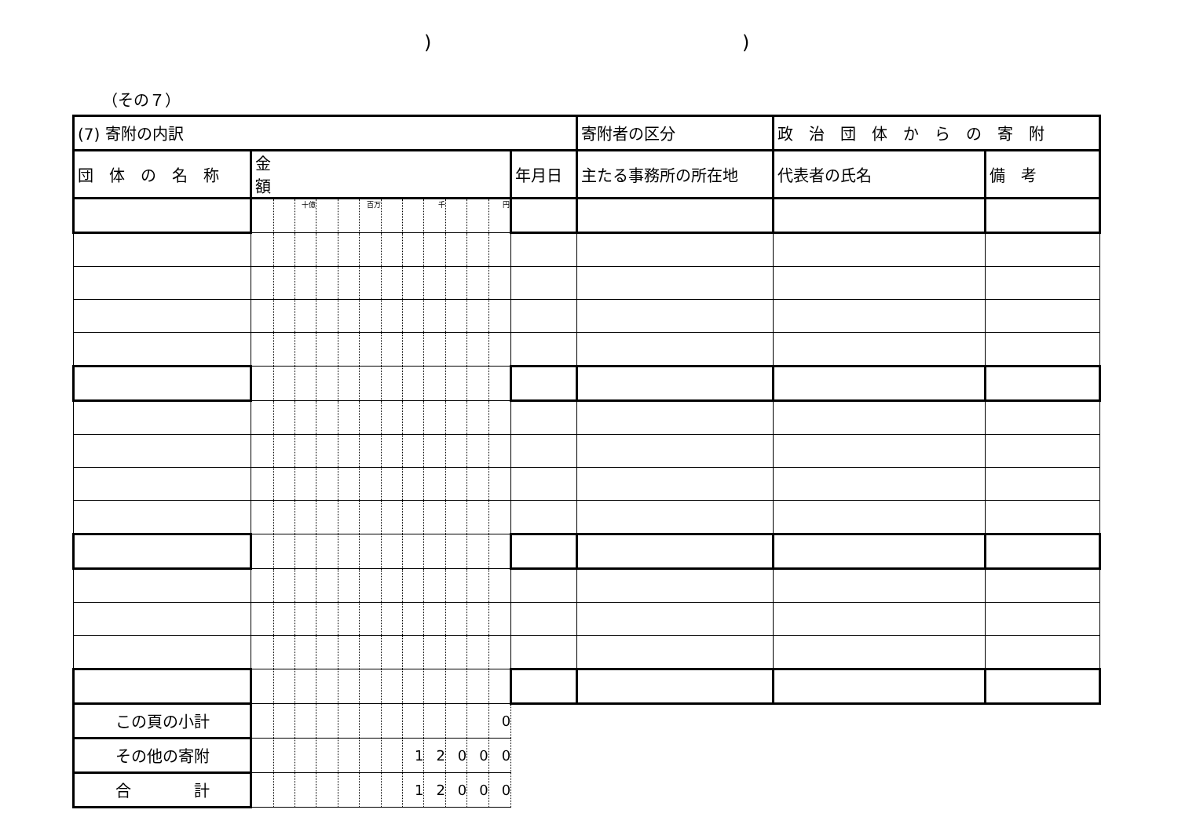))
（その７）
| (7) 寄附の内訳 | | | | | | | | | | | | | | | 寄附者の区分 | 政 治 団 体 か ら の 寄 附 | |
| 団 体 の 名 称 | 金 額 | | | | | | | | | | | | 年月日 | 主たる事務所の所在地 | | 代表者の氏名 | 備 考 |
| | | | 十億 | | | 百万 | | | 千 | | | 円 | | | | | |
| この頁の小計 | | | | | | | | | | | | 0 | | | | | |
| その他の寄附 | | | | | | | | 1 | 2 | 0 | 0 | 0 | | | | | |
| 合 計 | | | | | | | | 1 | 2 | 0 | 0 | 0 | | | | | |